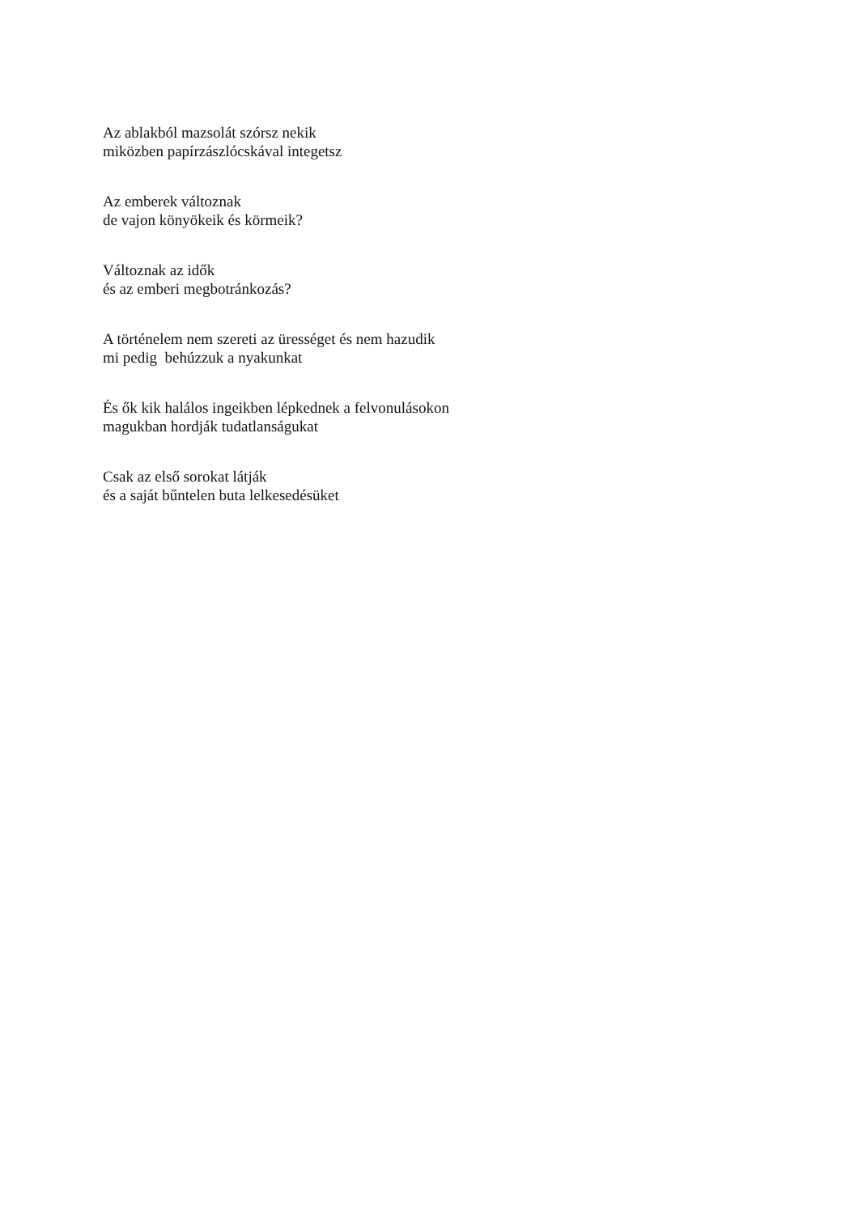Az ablakból mazsolát szórsz nekik
miközben papírzászlócskával integetsz
Az emberek változnak
de vajon könyökeik és körmeik?
Változnak az idők
és az emberi megbotránkozás?
A történelem nem szereti az ürességet és nem hazudik
mi pedig behúzzuk a nyakunkat
És ők kik halálos ingeikben lépkednek a felvonulásokon
magukban hordják tudatlanságukat
Csak az első sorokat látják
és a saját bűntelen buta lelkesedésüket